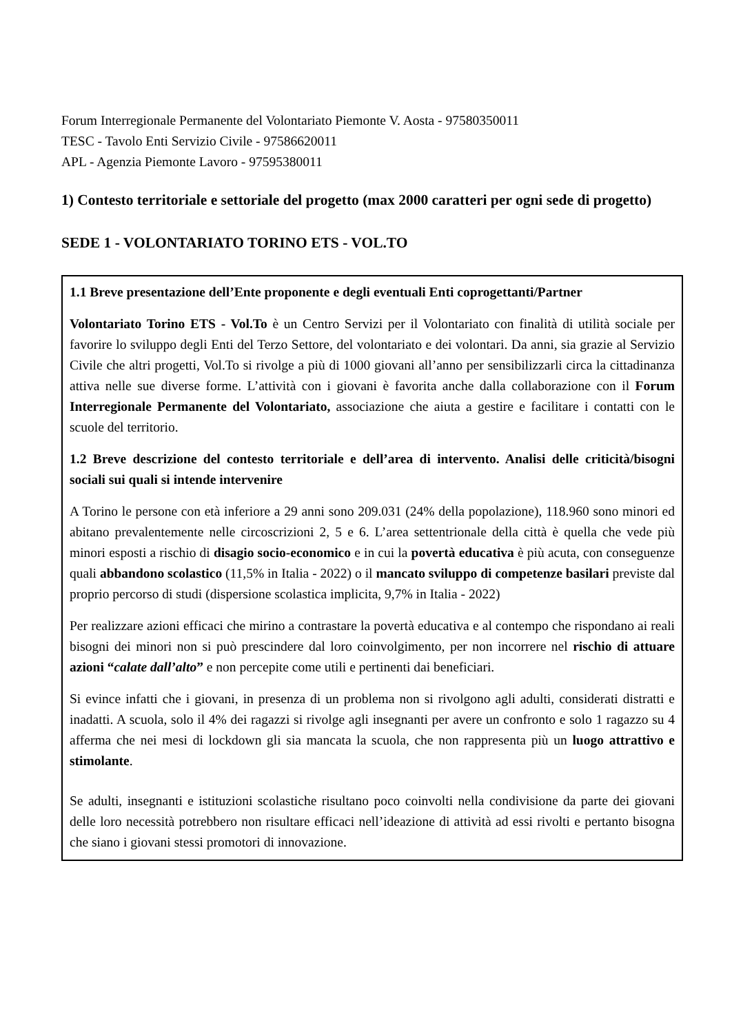Forum Interregionale Permanente del Volontariato Piemonte V. Aosta - 97580350011
TESC - Tavolo Enti Servizio Civile - 97586620011
APL - Agenzia Piemonte Lavoro - 97595380011
1) Contesto territoriale e settoriale del progetto (max 2000 caratteri per ogni sede di progetto)
SEDE 1 - VOLONTARIATO TORINO ETS - VOL.TO
1.1 Breve presentazione dell’Ente proponente e degli eventuali Enti coprogettanti/Partner
Volontariato Torino ETS - Vol.To è un Centro Servizi per il Volontariato con finalità di utilità sociale per favorire lo sviluppo degli Enti del Terzo Settore, del volontariato e dei volontari. Da anni, sia grazie al Servizio Civile che altri progetti, Vol.To si rivolge a più di 1000 giovani all’anno per sensibilizzarli circa la cittadinanza attiva nelle sue diverse forme. L’attività con i giovani è favorita anche dalla collaborazione con il Forum Interregionale Permanente del Volontariato, associazione che aiuta a gestire e facilitare i contatti con le scuole del territorio.
1.2 Breve descrizione del contesto territoriale e dell’area di intervento. Analisi delle criticità/bisogni sociali sui quali si intende intervenire
A Torino le persone con età inferiore a 29 anni sono 209.031 (24% della popolazione), 118.960 sono minori ed abitano prevalentemente nelle circoscrizioni 2, 5 e 6. L’area settentrionale della città è quella che vede più minori esposti a rischio di disagio socio-economico e in cui la povertà educativa è più acuta, con conseguenze quali abbandono scolastico (11,5% in Italia - 2022) o il mancato sviluppo di competenze basilari previste dal proprio percorso di studi (dispersione scolastica implicita, 9,7% in Italia - 2022)
Per realizzare azioni efficaci che mirino a contrastare la povertà educativa e al contempo che rispondano ai reali bisogni dei minori non si può prescindere dal loro coinvolgimento, per non incorrere nel rischio di attuare azioni “calate dall’alto” e non percepite come utili e pertinenti dai beneficiari.
Si evince infatti che i giovani, in presenza di un problema non si rivolgono agli adulti, considerati distratti e inadatti. A scuola, solo il 4% dei ragazzi si rivolge agli insegnanti per avere un confronto e solo 1 ragazzo su 4 afferma che nei mesi di lockdown gli sia mancata la scuola, che non rappresenta più un luogo attrattivo e stimolante.
Se adulti, insegnanti e istituzioni scolastiche risultano poco coinvolti nella condivisione da parte dei giovani delle loro necessità potrebbero non risultare efficaci nell’ideazione di attività ad essi rivolti e pertanto bisogna che siano i giovani stessi promotori di innovazione.